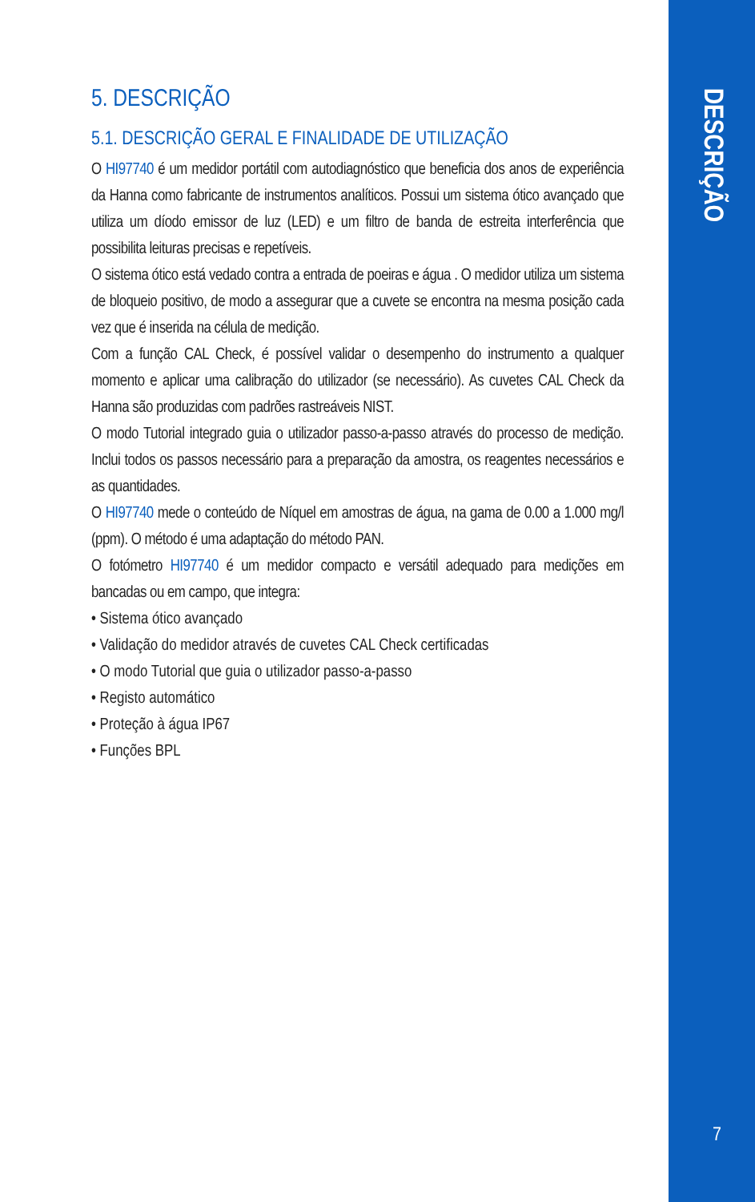DESCRIÇÃO
7
5. DESCRIÇÃO
5.1. DESCRIÇÃO GERAL E FINALIDADE DE UTILIZAÇÃO
O HI97740 é um medidor portátil com autodiagnóstico que beneficia dos anos de experiência da Hanna como fabricante de instrumentos analíticos. Possui um sistema ótico avançado que utiliza um díodo emissor de luz (LED) e um filtro de banda de estreita interferência que possibilita leituras precisas e repetíveis.
O sistema ótico está vedado contra a entrada de poeiras e água . O medidor utiliza um sistema de bloqueio positivo, de modo a assegurar que a cuvete se encontra na mesma posição cada vez que é inserida na célula de medição.
Com a função CAL Check, é possível validar o desempenho do instrumento a qualquer momento e aplicar uma calibração do utilizador (se necessário). As cuvetes CAL Check da Hanna são produzidas com padrões rastreáveis NIST.
O modo Tutorial integrado guia o utilizador passo-a-passo através do processo de medição. Inclui todos os passos necessário para a preparação da amostra, os reagentes necessários e as quantidades.
O HI97740 mede o conteúdo de Níquel em amostras de água, na gama de 0.00 a 1.000 mg/l (ppm). O método é uma adaptação do método PAN.
O fotómetro HI97740 é um medidor compacto e versátil adequado para medições em bancadas ou em campo, que integra:
• Sistema ótico avançado
• Validação do medidor através de cuvetes CAL Check certificadas
• O modo Tutorial que guia o utilizador passo-a-passo
• Registo automático
• Proteção à água IP67
• Funções BPL